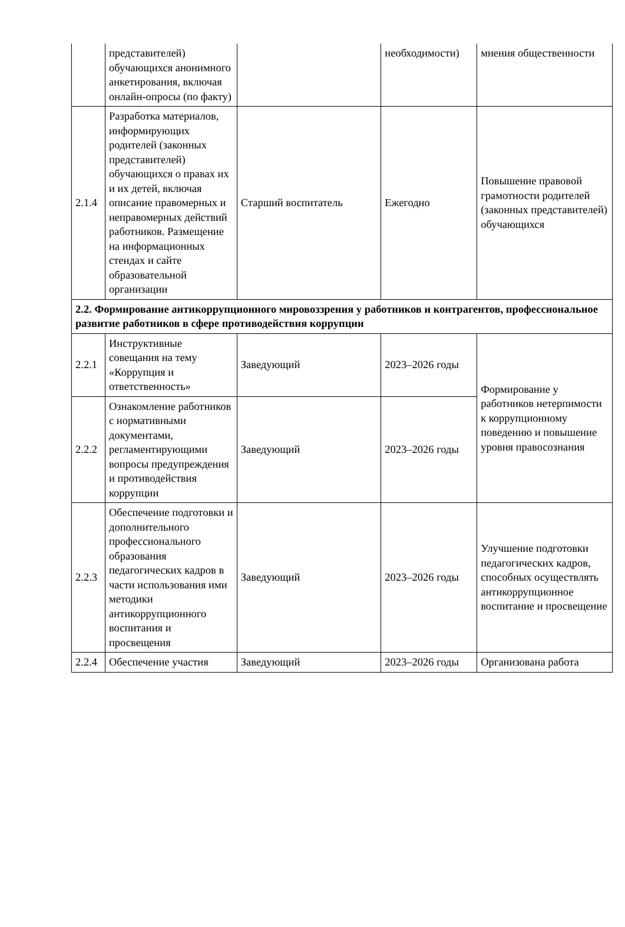| | представителей) обучающихся анонимного анкетирования, включая онлайн-опросы (по факту) | | необходимости) | мнения общественности |
| 2.1.4 | Разработка материалов, информирующих родителей (законных представителей) обучающихся о правах их и их детей, включая описание правомерных и неправомерных действий работников. Размещение на информационных стендах и сайте образовательной организации | Старший воспитатель | Ежегодно | Повышение правовой грамотности родителей (законных представителей) обучающихся |
| 2.2. Формирование антикоррупционного мировоззрения у работников и контрагентов, профессиональное развитие работников в сфере противодействия коррупции | | | | |
| 2.2.1 | Инструктивные совещания на тему «Коррупция и ответственность» | Заведующий | 2023–2026 годы | Формирование у работников нетерпимости к коррупционному поведению и повышение уровня правосознания |
| 2.2.2 | Ознакомление работников с нормативными документами, регламентирующими вопросы предупреждения и противодействия коррупции | Заведующий | 2023–2026 годы | |
| 2.2.3 | Обеспечение подготовки и дополнительного профессионального образования педагогических кадров в части использования ими методики антикоррупционного воспитания и просвещения | Заведующий | 2023–2026 годы | Улучшение подготовки педагогических кадров, способных осуществлять антикоррупционное воспитание и просвещение |
| 2.2.4 | Обеспечение участия | Заведующий | 2023–2026 годы | Организована работа |